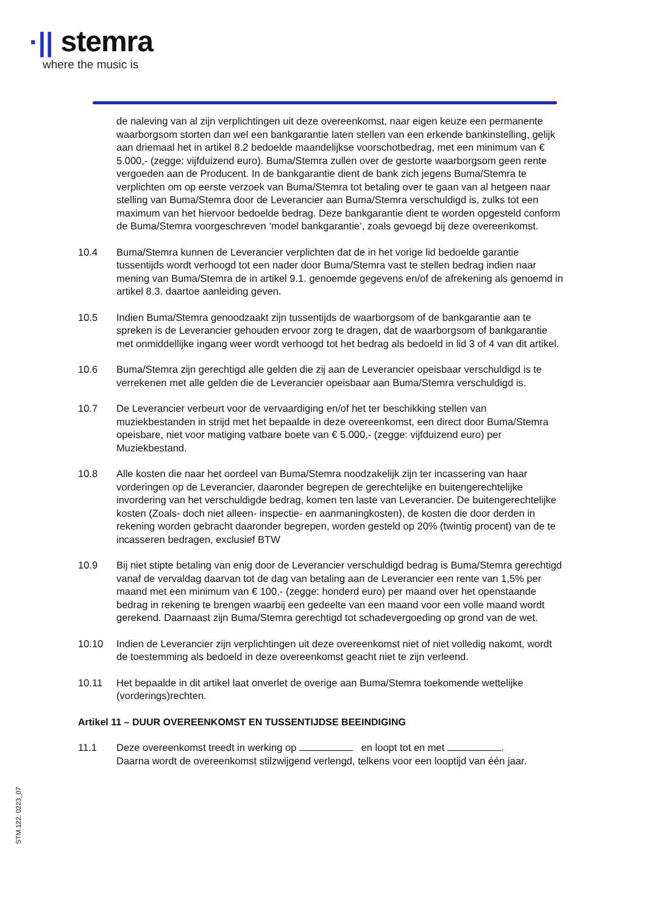·|| stemra
where the music is
de naleving van al zijn verplichtingen uit deze overeenkomst, naar eigen keuze een permanente waarborgsom storten dan wel een bankgarantie laten stellen van een erkende bankinstelling, gelijk aan driemaal het in artikel 8.2 bedoelde maandelijkse voorschotbedrag, met een minimum van € 5.000,- (zegge: vijfduizend euro). Buma/Stemra zullen over de gestorte waarborgsom geen rente vergoeden aan de Producent. In de bankgarantie dient de bank zich jegens Buma/Stemra te verplichten om op eerste verzoek van Buma/Stemra tot betaling over te gaan van al hetgeen naar stelling van Buma/Stemra door de Leverancier aan Buma/Stemra verschuldigd is, zulks tot een maximum van het hiervoor bedoelde bedrag. Deze bankgarantie dient te worden opgesteld conform de Buma/Stemra voorgeschreven ‘model bankgarantie’, zoals gevoegd bij deze overeenkomst.
10.4 Buma/Stemra kunnen de Leverancier verplichten dat de in het vorige lid bedoelde garantie tussentijds wordt verhoogd tot een nader door Buma/Stemra vast te stellen bedrag indien naar mening van Buma/Stemra de in artikel 9.1. genoemde gegevens en/of de afrekening als genoemd in artikel 8.3. daartoe aanleiding geven.
10.5 Indien Buma/Stemra genoodzaakt zijn tussentijds de waarborgsom of de bankgarantie aan te spreken is de Leverancier gehouden ervoor zorg te dragen, dat de waarborgsom of bankgarantie met onmiddellijke ingang weer wordt verhoogd tot het bedrag als bedoeld in lid 3 of 4 van dit artikel.
10.6 Buma/Stemra zijn gerechtigd alle gelden die zij aan de Leverancier opeisbaar verschuldigd is te verrekenen met alle gelden die de Leverancier opeisbaar aan Buma/Stemra verschuldigd is.
10.7 De Leverancier verbeurt voor de vervaardiging en/of het ter beschikking stellen van muziekbestanden in strijd met het bepaalde in deze overeenkomst, een direct door Buma/Stemra opeisbare, niet voor matiging vatbare boete van € 5.000,- (zegge: vijfduizend euro) per Muziekbestand.
10.8 Alle kosten die naar het oordeel van Buma/Stemra noodzakelijk zijn ter incassering van haar vorderingen op de Leverancier, daaronder begrepen de gerechtelijke en buitengerechtelijke invordering van het verschuldigde bedrag, komen ten laste van Leverancier. De buitengerechtelijke kosten (Zoals- doch niet alleen- inspectie- en aanmaningkosten), de kosten die door derden in rekening worden gebracht daaronder begrepen, worden gesteld op 20% (twintig procent) van de te incasseren bedragen, exclusief BTW
10.9 Bij niet stipte betaling van enig door de Leverancier verschuldigd bedrag is Buma/Stemra gerechtigd vanaf de vervaldag daarvan tot de dag van betaling aan de Leverancier een rente van 1,5% per maand met een minimum van € 100,- (zegge: honderd euro) per maand over het openstaande bedrag in rekening te brengen waarbij een gedeelte van een maand voor een volle maand wordt gerekend. Daarnaast zijn Buma/Stemra gerechtigd tot schadevergoeding op grond van de wet.
10.10 Indien de Leverancier zijn verplichtingen uit deze overeenkomst niet of niet volledig nakomt, wordt de toestemming als bedoeld in deze overeenkomst geacht niet te zijn verleend.
10.11 Het bepaalde in dit artikel laat onverlet de overige aan Buma/Stemra toekomende wettelijke (vorderings)rechten.
Artikel 11 – DUUR OVEREENKOMST EN TUSSENTIJDSE BEEINDIGING
11.1 Deze overeenkomst treedt in werking op en loopt tot en met .
Daarna wordt de overeenkomst stilzwijgend verlengd, telkens voor een looptijd van één jaar.
STM.122. 0223_07